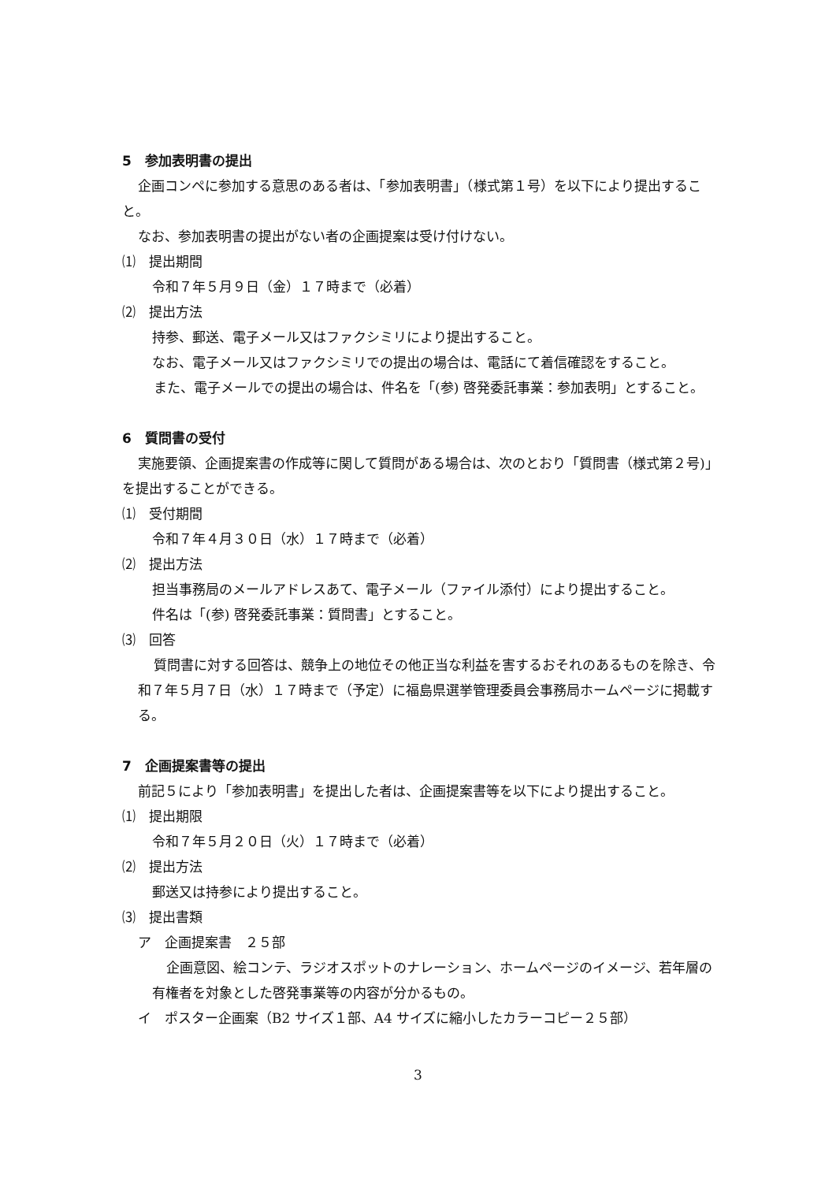5　参加表明書の提出
企画コンペに参加する意思のある者は、「参加表明書」（様式第１号）を以下により提出すること。
なお、参加表明書の提出がない者の企画提案は受け付けない。
⑴　提出期間
令和７年５月９日（金）１７時まで（必着）
⑵　提出方法
持参、郵送、電子メール又はファクシミリにより提出すること。
なお、電子メール又はファクシミリでの提出の場合は、電話にて着信確認をすること。
また、電子メールでの提出の場合は、件名を「(参) 啓発委託事業：参加表明」とすること。
6　質問書の受付
実施要領、企画提案書の作成等に関して質問がある場合は、次のとおり「質問書（様式第２号)」を提出することができる。
⑴　受付期間
令和７年４月３０日（水）１７時まで（必着）
⑵　提出方法
担当事務局のメールアドレスあて、電子メール（ファイル添付）により提出すること。
件名は「(参) 啓発委託事業：質問書」とすること。
⑶　回答
質問書に対する回答は、競争上の地位その他正当な利益を害するおそれのあるものを除き、令和７年５月７日（水）１７時まで（予定）に福島県選挙管理委員会事務局ホームページに掲載する。
7　企画提案書等の提出
前記５により「参加表明書」を提出した者は、企画提案書等を以下により提出すること。
⑴　提出期限
令和７年５月２０日（火）１７時まで（必着）
⑵　提出方法
郵送又は持参により提出すること。
⑶　提出書類
ア　企画提案書　２５部
企画意図、絵コンテ、ラジオスポットのナレーション、ホームページのイメージ、若年層の有権者を対象とした啓発事業等の内容が分かるもの。
イ　ポスター企画案（B2 サイズ１部、A4 サイズに縮小したカラーコピー２５部）
3